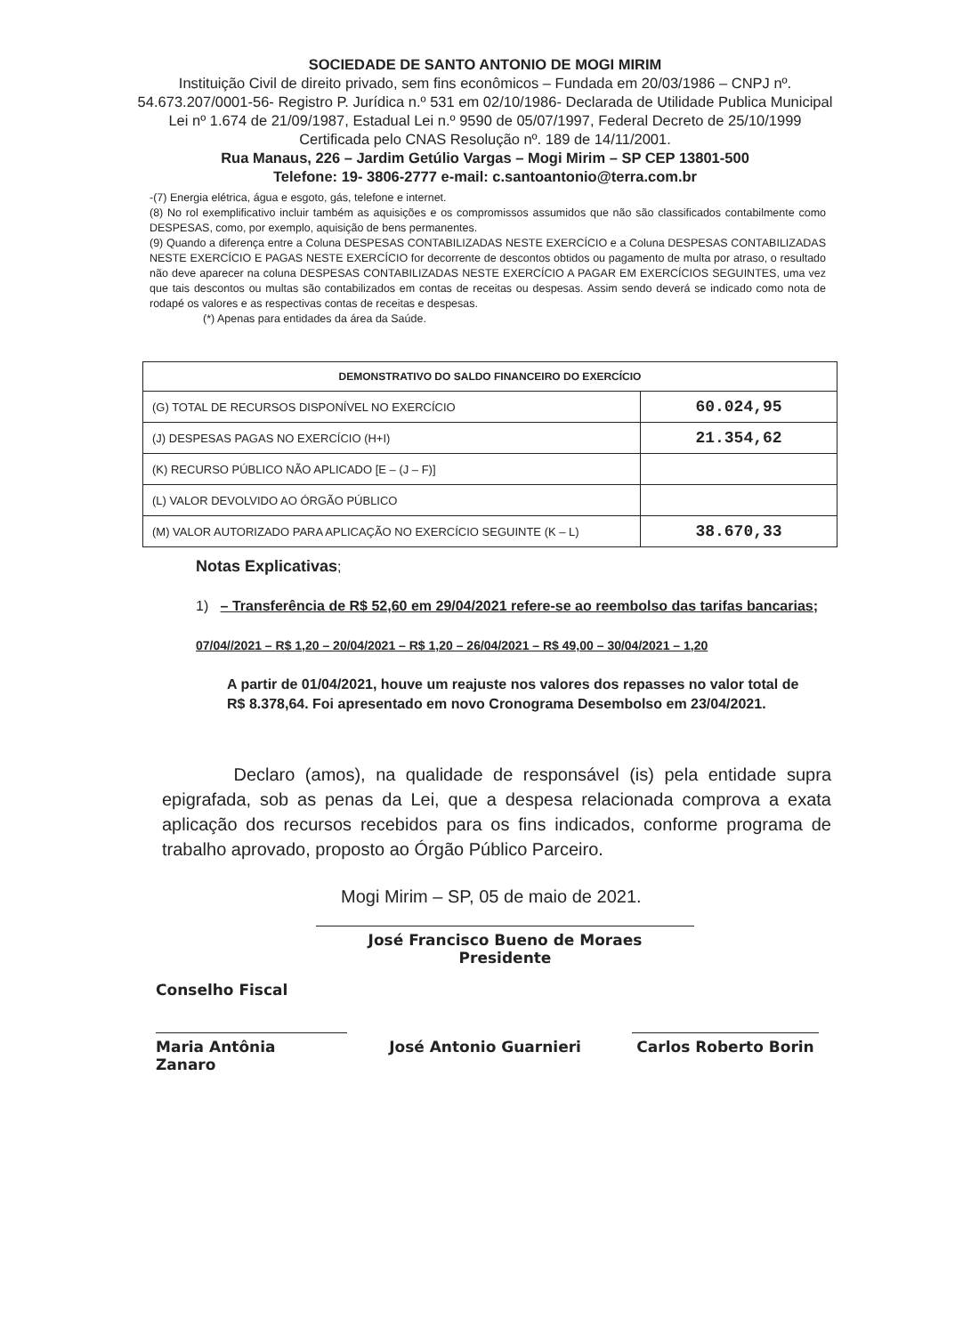SOCIEDADE DE SANTO ANTONIO DE MOGI MIRIM
Instituição Civil de direito privado, sem fins econômicos – Fundada em 20/03/1986 – CNPJ nº. 54.673.207/0001-56- Registro P. Jurídica n.º 531 em 02/10/1986- Declarada de Utilidade Publica Municipal Lei nº 1.674 de 21/09/1987, Estadual Lei n.º 9590 de 05/07/1997, Federal Decreto de 25/10/1999 Certificada pelo CNAS Resolução nº. 189 de 14/11/2001.
Rua Manaus, 226 – Jardim Getúlio Vargas – Mogi Mirim – SP CEP 13801-500
Telefone: 19- 3806-2777 e-mail: c.santoantonio@terra.com.br
-(7) Energia elétrica, água e esgoto, gás, telefone e internet.
(8) No rol exemplificativo incluir também as aquisições e os compromissos assumidos que não são classificados contabilmente como DESPESAS, como, por exemplo, aquisição de bens permanentes.
(9) Quando a diferença entre a Coluna DESPESAS CONTABILIZADAS NESTE EXERCÍCIO e a Coluna DESPESAS CONTABILIZADAS NESTE EXERCÍCIO E PAGAS NESTE EXERCÍCIO for decorrente de descontos obtidos ou pagamento de multa por atraso, o resultado não deve aparecer na coluna DESPESAS CONTABILIZADAS NESTE EXERCÍCIO A PAGAR EM EXERCÍCIOS SEGUINTES, uma vez que tais descontos ou multas são contabilizados em contas de receitas ou despesas. Assim sendo deverá se indicado como nota de rodapé os valores e as respectivas contas de receitas e despesas.
(*) Apenas para entidades da área da Saúde.
| DEMONSTRATIVO DO SALDO FINANCEIRO DO EXERCÍCIO | |
| --- | --- |
| (G) TOTAL DE RECURSOS DISPONÍVEL NO EXERCÍCIO | 60.024,95 |
| (J) DESPESAS PAGAS NO EXERCÍCIO (H+I) | 21.354,62 |
| (K) RECURSO PÚBLICO NÃO APLICADO [E – (J – F)] | |
| (L) VALOR DEVOLVIDO AO ÓRGÃO PÚBLICO | |
| (M) VALOR AUTORIZADO PARA APLICAÇÃO NO EXERCÍCIO SEGUINTE (K – L) | 38.670,33 |
Notas Explicativas;
1) – Transferência de R$ 52,60 em 29/04/2021 refere-se ao reembolso das tarifas bancarias;
07/04//2021 – R$ 1,20 – 20/04/2021 – R$ 1,20 – 26/04/2021 – R$ 49,00 – 30/04/2021 – 1,20
A partir de 01/04/2021, houve um reajuste nos valores dos repasses no valor total de R$ 8.378,64. Foi apresentado em novo Cronograma Desembolso em 23/04/2021.
Declaro (amos), na qualidade de responsável (is) pela entidade supra epigrafada, sob as penas da Lei, que a despesa relacionada comprova a exata aplicação dos recursos recebidos para os fins indicados, conforme programa de trabalho aprovado, proposto ao Órgão Público Parceiro.
Mogi Mirim – SP, 05 de maio de 2021.
José Francisco Bueno de Moraes
Presidente
Conselho Fiscal
Maria Antônia Zanaro
José Antonio Guarnieri
Carlos Roberto Borin